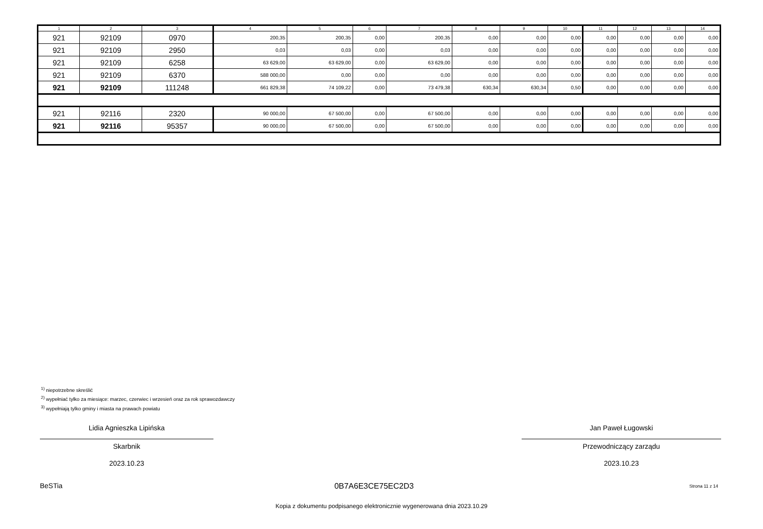| 1 | 2 | 3 | 4 | 5 | 6 | 7 | 8 | 9 | 10 | 11 | 12 | 13 | 14 |
| --- | --- | --- | --- | --- | --- | --- | --- | --- | --- | --- | --- | --- | --- |
| 921 | 92109 | 0970 | 200,35 | 200,35 | 0,00 | 200,35 | 0,00 | 0,00 | 0,00 | 0,00 | 0,00 | 0,00 | 0,00 |
| 921 | 92109 | 2950 | 0,03 | 0,03 | 0,00 | 0,03 | 0,00 | 0,00 | 0,00 | 0,00 | 0,00 | 0,00 | 0,00 |
| 921 | 92109 | 6258 | 63 629,00 | 63 629,00 | 0,00 | 63 629,00 | 0,00 | 0,00 | 0,00 | 0,00 | 0,00 | 0,00 | 0,00 |
| 921 | 92109 | 6370 | 588 000,00 | 0,00 | 0,00 | 0,00 | 0,00 | 0,00 | 0,00 | 0,00 | 0,00 | 0,00 | 0,00 |
| 921 | 92109 | 111248 | 661 829,38 | 74 109,22 | 0,00 | 73 479,38 | 630,34 | 630,34 | 0,50 | 0,00 | 0,00 | 0,00 | 0,00 |
| 921 | 92116 | 2320 | 90 000,00 | 67 500,00 | 0,00 | 67 500,00 | 0,00 | 0,00 | 0,00 | 0,00 | 0,00 | 0,00 | 0,00 |
| 921 | 92116 | 95357 | 90 000,00 | 67 500,00 | 0,00 | 67 500,00 | 0,00 | 0,00 | 0,00 | 0,00 | 0,00 | 0,00 | 0,00 |
<sup>1)</sup> niepotrzebne skreślić
<sup>2)</sup> wypełniać tylko za miesiące: marzec, czerwiec i wrzesień oraz za rok sprawozdawczy
<sup>3)</sup> wypełniają tylko gminy i miasta na prawach powiatu
Lidia Agnieszka Lipińska
Skarbnik
2023.10.23
Jan Paweł Ługowski
Przewodniczący zarządu
2023.10.23
BeSTia
0B7A6E3CE75EC2D3 Strona 11 z 14
Kopia z dokumentu podpisanego elektronicznie wygenerowana dnia 2023.10.29